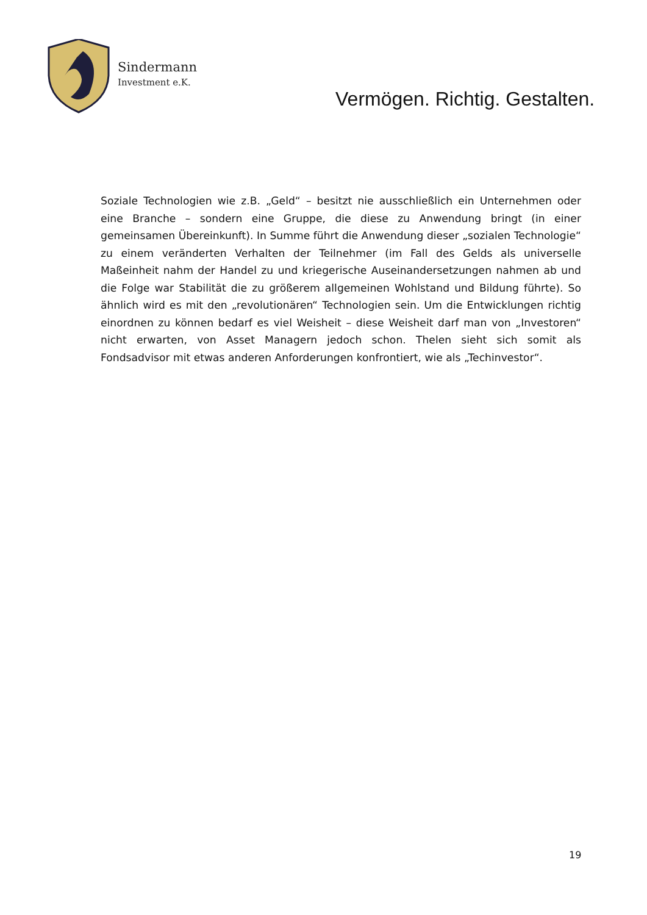Sindermann
Investment e.K.
Vermögen. Richtig. Gestalten.
Soziale Technologien wie z.B. „Geld“ – besitzt nie ausschließlich ein Unternehmen oder eine Branche – sondern eine Gruppe, die diese zu Anwendung bringt (in einer gemeinsamen Übereinkunft). In Summe führt die Anwendung dieser „sozialen Technologie“ zu einem veränderten Verhalten der Teilnehmer (im Fall des Gelds als universelle Maßeinheit nahm der Handel zu und kriegerische Auseinandersetzungen nahmen ab und die Folge war Stabilität die zu größerem allgemeinen Wohlstand und Bildung führte). So ähnlich wird es mit den „revolutionären“ Technologien sein. Um die Entwicklungen richtig einordnen zu können bedarf es viel Weisheit – diese Weisheit darf man von „Investoren“ nicht erwarten, von Asset Managern jedoch schon. Thelen sieht sich somit als Fondsadvisor mit etwas anderen Anforderungen konfrontiert, wie als „Techinvestor“.
19